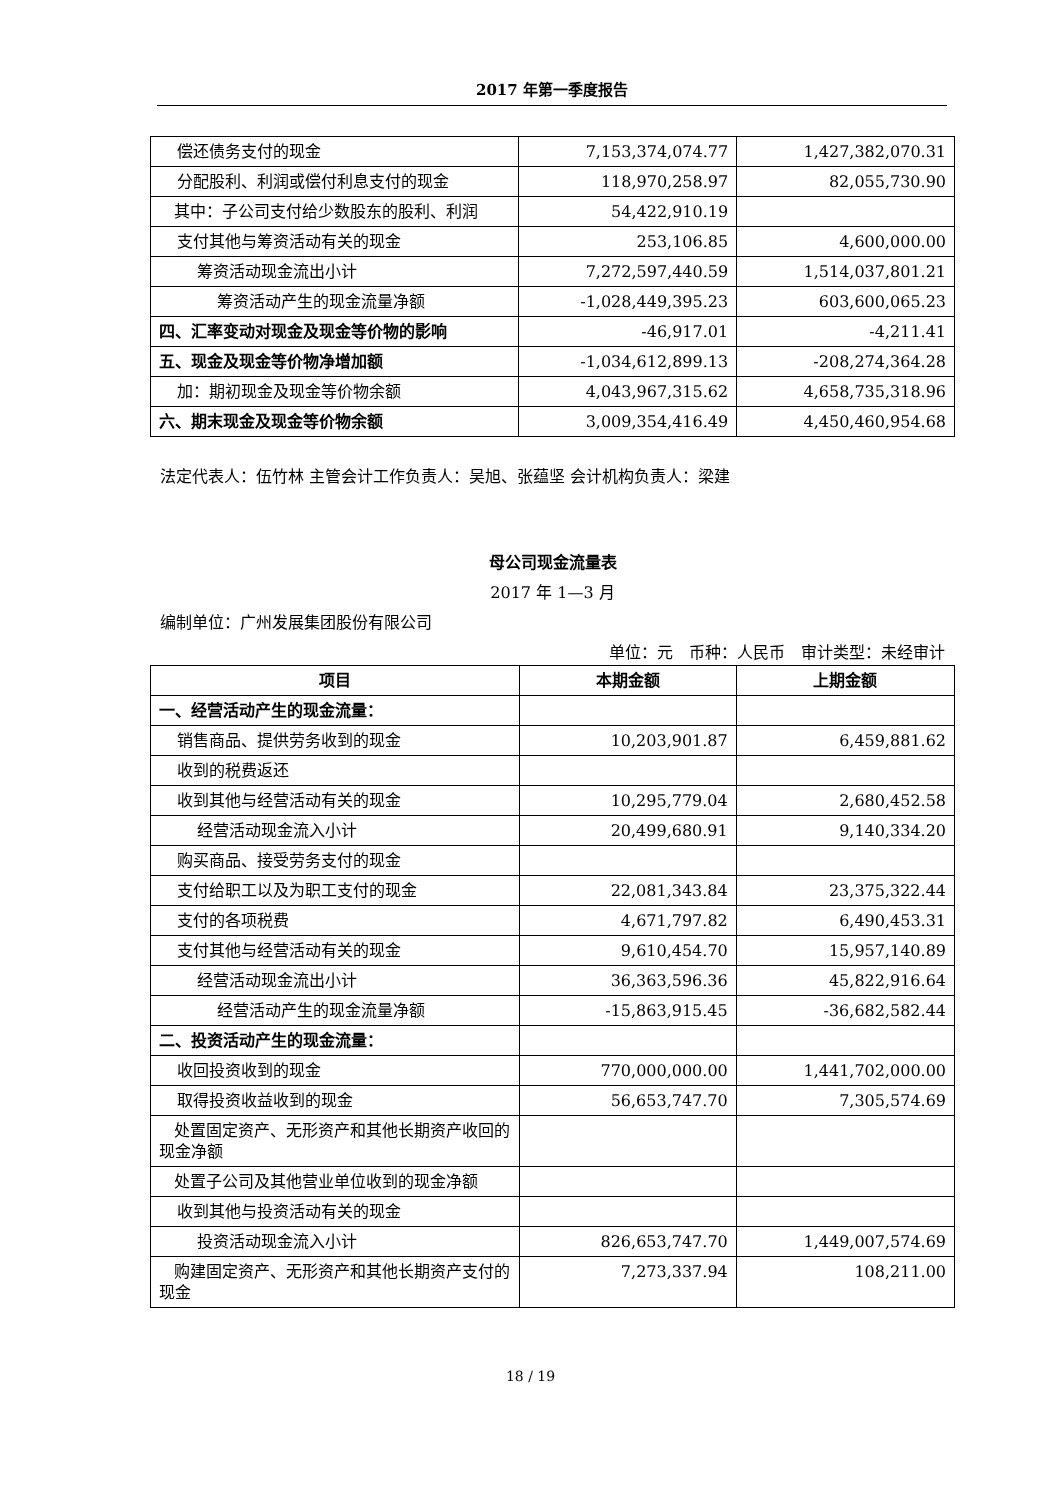2017 年第一季度报告
| 偿还债务支付的现金 | 7,153,374,074.77 | 1,427,382,070.31 |
| 分配股利、利润或偿付利息支付的现金 | 118,970,258.97 | 82,055,730.90 |
| 其中：子公司支付给少数股东的股利、利润 | 54,422,910.19 | |
| 支付其他与筹资活动有关的现金 | 253,106.85 | 4,600,000.00 |
| 筹资活动现金流出小计 | 7,272,597,440.59 | 1,514,037,801.21 |
| 筹资活动产生的现金流量净额 | -1,028,449,395.23 | 603,600,065.23 |
| 四、汇率变动对现金及现金等价物的影响 | -46,917.01 | -4,211.41 |
| 五、现金及现金等价物净增加额 | -1,034,612,899.13 | -208,274,364.28 |
| 加：期初现金及现金等价物余额 | 4,043,967,315.62 | 4,658,735,318.96 |
| 六、期末现金及现金等价物余额 | 3,009,354,416.49 | 4,450,460,954.68 |
法定代表人：伍竹林 主管会计工作负责人：吴旭、张蕴坚 会计机构负责人：梁建
母公司现金流量表
2017 年 1—3 月
编制单位：广州发展集团股份有限公司
单位：元　币种：人民币　审计类型：未经审计
| 项目 | 本期金额 | 上期金额 |
| --- | --- | --- |
| 一、经营活动产生的现金流量： | | |
| 销售商品、提供劳务收到的现金 | 10,203,901.87 | 6,459,881.62 |
| 收到的税费返还 | | |
| 收到其他与经营活动有关的现金 | 10,295,779.04 | 2,680,452.58 |
| 经营活动现金流入小计 | 20,499,680.91 | 9,140,334.20 |
| 购买商品、接受劳务支付的现金 | | |
| 支付给职工以及为职工支付的现金 | 22,081,343.84 | 23,375,322.44 |
| 支付的各项税费 | 4,671,797.82 | 6,490,453.31 |
| 支付其他与经营活动有关的现金 | 9,610,454.70 | 15,957,140.89 |
| 经营活动现金流出小计 | 36,363,596.36 | 45,822,916.64 |
| 经营活动产生的现金流量净额 | -15,863,915.45 | -36,682,582.44 |
| 二、投资活动产生的现金流量： | | |
| 收回投资收到的现金 | 770,000,000.00 | 1,441,702,000.00 |
| 取得投资收益收到的现金 | 56,653,747.70 | 7,305,574.69 |
| 处置固定资产、无形资产和其他长期资产收回的现金净额 | | |
| 处置子公司及其他营业单位收到的现金净额 | | |
| 收到其他与投资活动有关的现金 | | |
| 投资活动现金流入小计 | 826,653,747.70 | 1,449,007,574.69 |
| 购建固定资产、无形资产和其他长期资产支付的现金 | 7,273,337.94 | 108,211.00 |
18 / 19